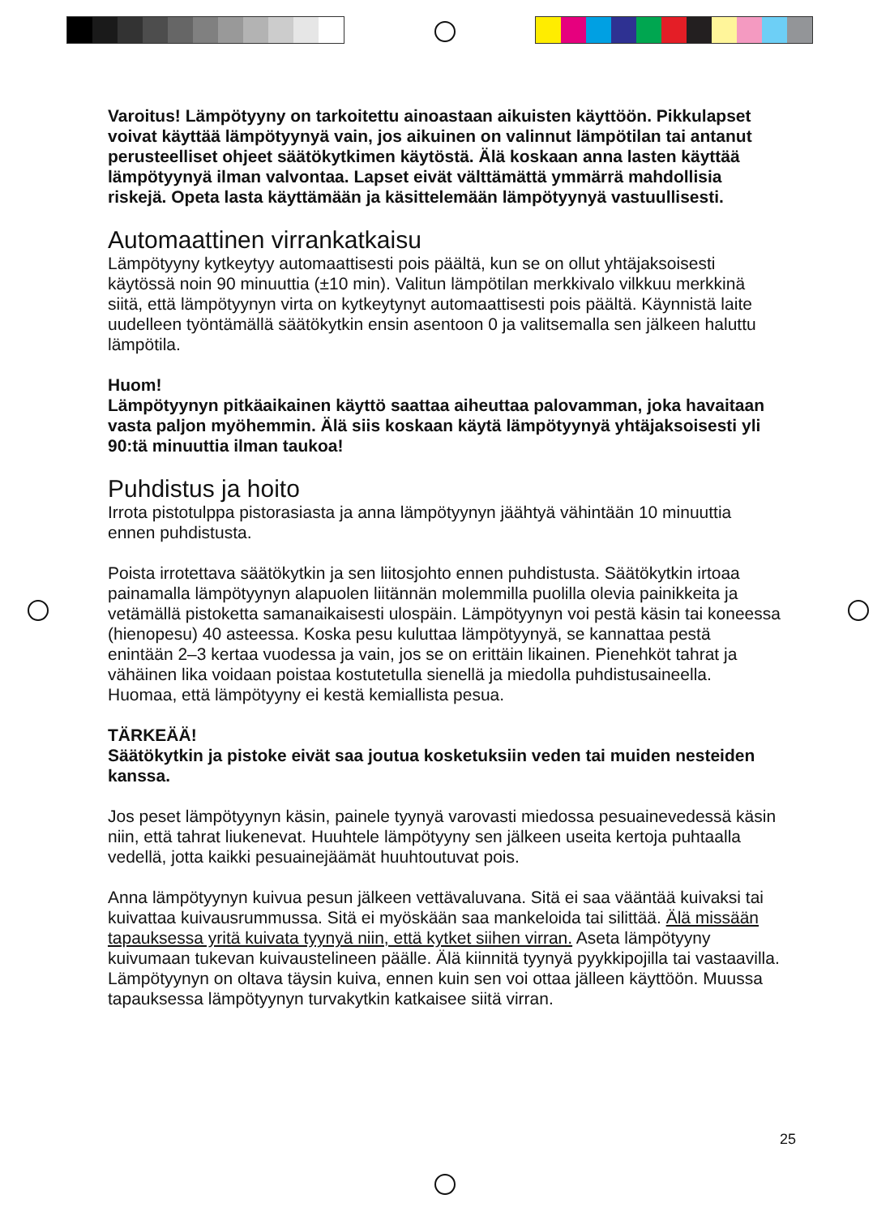Varoitus! Lämpötyyny on tarkoitettu ainoastaan aikuisten käyttöön. Pikkulapset voivat käyttää lämpötyynyä vain, jos aikuinen on valinnut lämpötilan tai antanut perusteelliset ohjeet säätökytkimen käytöstä. Älä koskaan anna lasten käyttää lämpötyynyä ilman valvontaa. Lapset eivät välttämättä ymmärrä mahdollisia riskejä. Opeta lasta käyttämään ja käsittelemään lämpötyynyä vastuullisesti.
Automaattinen virrankatkaisu
Lämpötyyny kytkeytyy automaattisesti pois päältä, kun se on ollut yhtäjaksoisesti käytössä noin 90 minuuttia (±10 min). Valitun lämpötilan merkkivalo vilkkuu merkkinä siitä, että lämpötyynyn virta on kytkeytynyt automaattisesti pois päältä. Käynnistä laite uudelleen työntämällä säätökytkin ensin asentoon 0 ja valitsemalla sen jälkeen haluttu lämpötila.
Huom!
Lämpötyynyn pitkäaikainen käyttö saattaa aiheuttaa palovamman, joka havaitaan vasta paljon myöhemmin. Älä siis koskaan käytä lämpötyynyä yhtäjaksoisesti yli 90:tä minuuttia ilman taukoa!
Puhdistus ja hoito
Irrota pistotulppa pistorasiasta ja anna lämpötyynyn jäähtyä vähintään 10 minuuttia ennen puhdistusta.
Poista irrotettava säätökytkin ja sen liitosjohto ennen puhdistusta. Säätökytkin irtoaa painamalla lämpötyynyn alapuolen liitännän molemmilla puolilla olevia painikkeita ja vetämällä pistoketta samanaikaisesti ulospäin. Lämpötyynyn voi pestä käsin tai koneessa (hienopesu) 40 asteessa. Koska pesu kuluttaa lämpötyynyä, se kannattaa pestä enintään 2–3 kertaa vuodessa ja vain, jos se on erittäin likainen. Pienehköt tahrat ja vähäinen lika voidaan poistaa kostutetulla sienellä ja miedolla puhdistusaineella. Huomaa, että lämpötyyny ei kestä kemiallista pesua.
TÄRKEÄÄ!
Säätökytkin ja pistoke eivät saa joutua kosketuksiin veden tai muiden nesteiden kanssa.
Jos peset lämpötyynyn käsin, painele tyynyä varovasti miedossa pesuainevedessä käsin niin, että tahrat liukenevat. Huuhtele lämpötyyny sen jälkeen useita kertoja puhtaalla vedellä, jotta kaikki pesuainejäämät huuhtoutuvat pois.
Anna lämpötyynyn kuivua pesun jälkeen vettävaluvana. Sitä ei saa vääntää kuivaksi tai kuivattaa kuivausrummussa. Sitä ei myöskään saa mankeloida tai silittää. Älä missään tapauksessa yritä kuivata tyynyä niin, että kytket siihen virran. Aseta lämpötyyny kuivumaan tukevan kuivaustelineen päälle. Älä kiinnitä tyynyä pyykkipojilla tai vastaavilla. Lämpötyynyn on oltava täysin kuiva, ennen kuin sen voi ottaa jälleen käyttöön. Muussa tapauksessa lämpötyynyn turvakytkin katkaisee siitä virran.
25